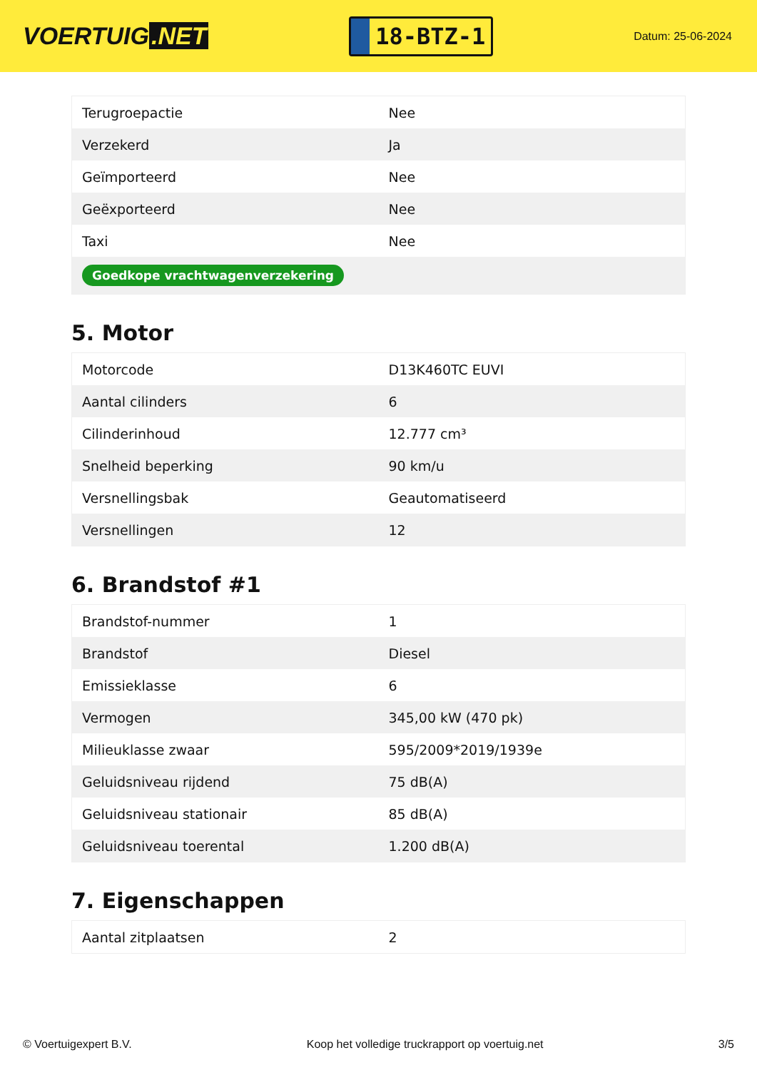VOERTUIG.NET
18-BTZ-1
Datum: 25-06-2024
| Terugroepactie | Nee |
| Verzekerd | Ja |
| Geïmporteerd | Nee |
| Geëxporteerd | Nee |
| Taxi | Nee |
| Goedkope vrachtwagenverzekering | |
5. Motor
| Motorcode | D13K460TC EUVI |
| Aantal cilinders | 6 |
| Cilinderinhoud | 12.777 cm³ |
| Snelheid beperking | 90 km/u |
| Versnellingsbak | Geautomatiseerd |
| Versnellingen | 12 |
6. Brandstof #1
| Brandstof-nummer | 1 |
| Brandstof | Diesel |
| Emissieklasse | 6 |
| Vermogen | 345,00 kW (470 pk) |
| Milieuklasse zwaar | 595/2009*2019/1939e |
| Geluidsniveau rijdend | 75 dB(A) |
| Geluidsniveau stationair | 85 dB(A) |
| Geluidsniveau toerental | 1.200 dB(A) |
7. Eigenschappen
| Aantal zitplaatsen | 2 |
© Voertuigexpert B.V. Koop het volledige truckrapport op voertuig.net 3/5